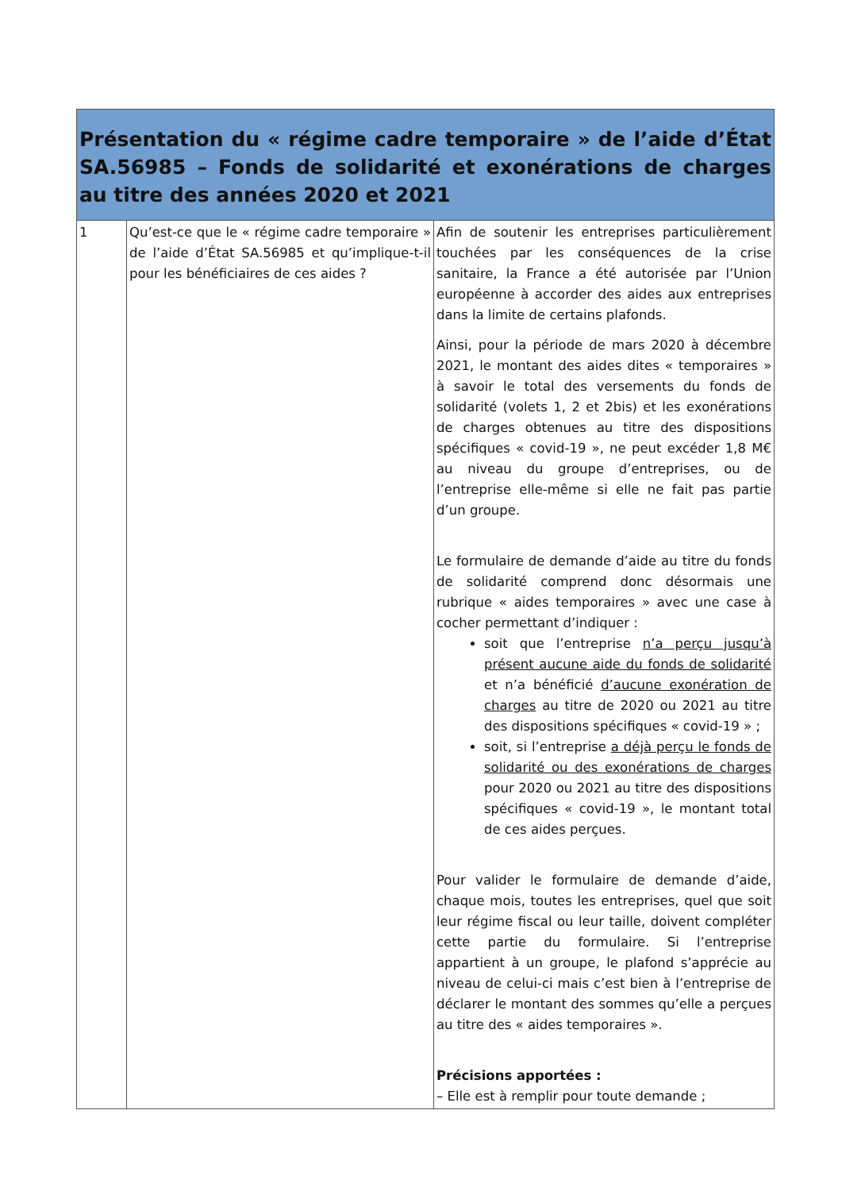| Présentation du « régime cadre temporaire » de l’aide d’État SA.56985 – Fonds de solidarité et exonérations de charges au titre des années 2020 et 2021 | | |
| --- | --- | --- |
| 1 | Qu’est-ce que le « régime cadre temporaire » de l’aide d’État SA.56985 et qu’implique-t-il pour les bénéficiaires de ces aides ? | Afin de soutenir les entreprises particulièrement touchées par les conséquences de la crise sanitaire, la France a été autorisée par l’Union européenne à accorder des aides aux entreprises dans la limite de certains plafonds. Ainsi, pour la période de mars 2020 à décembre 2021, le montant des aides dites « temporaires » à savoir le total des versements du fonds de solidarité (volets 1, 2 et 2bis) et les exonérations de charges obtenues au titre des dispositions spécifiques « covid-19 », ne peut excéder 1,8 M€ au niveau du groupe d’entreprises, ou de l’entreprise elle-même si elle ne fait pas partie d’un groupe. Le formulaire de demande d’aide au titre du fonds de solidarité comprend donc désormais une rubrique « aides temporaires » avec une case à cocher permettant d’indiquer : soit que l’entreprise n’a perçu jusqu’à présent aucune aide du fonds de solidarité et n’a bénéficié d’aucune exonération de charges au titre de 2020 ou 2021 au titre des dispositions spécifiques « covid-19 » ; soit, si l’entreprise a déjà perçu le fonds de solidarité ou des exonérations de charges pour 2020 ou 2021 au titre des dispositions spécifiques « covid-19 », le montant total de ces aides perçues. Pour valider le formulaire de demande d’aide, chaque mois, toutes les entreprises, quel que soit leur régime fiscal ou leur taille, doivent compléter cette partie du formulaire. Si l’entreprise appartient à un groupe, le plafond s’apprécie au niveau de celui-ci mais c’est bien à l’entreprise de déclarer le montant des sommes qu’elle a perçues au titre des « aides temporaires ». Précisions apportées : – Elle est à remplir pour toute demande ; |